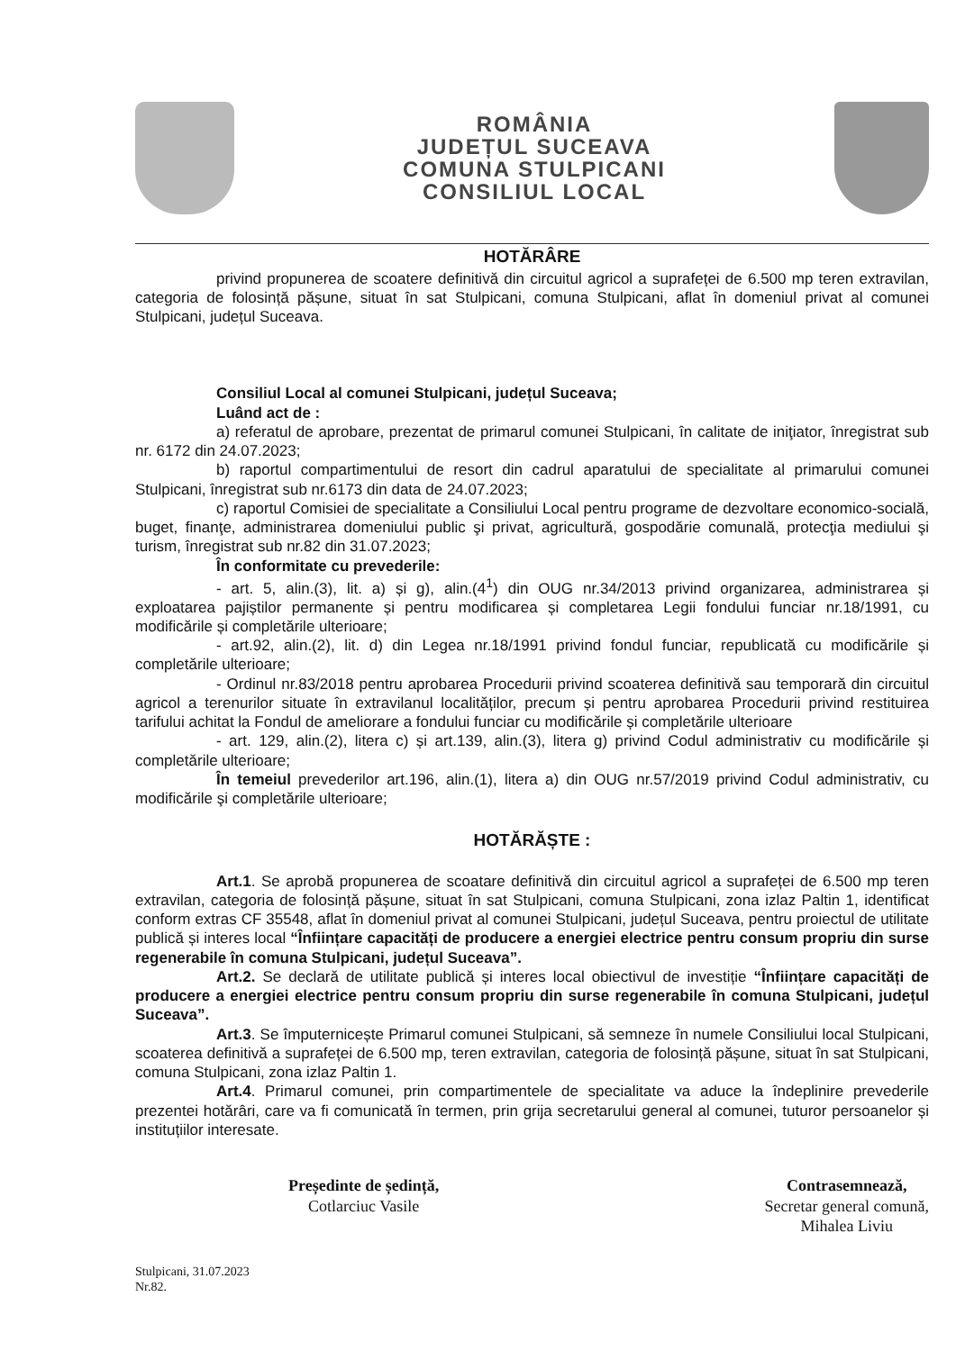ROMÂNIA
JUDEȚUL SUCEAVA
COMUNA STULPICANI
CONSILIUL LOCAL
HOTĂRÂRE
privind propunerea de scoatere definitivă din circuitul agricol a suprafeței de 6.500 mp teren extravilan, categoria de folosință pășune, situat în sat Stulpicani, comuna Stulpicani, aflat în domeniul privat al comunei Stulpicani, județul Suceava.
Consiliul Local al comunei Stulpicani, județul Suceava;
Luând act de :
a) referatul de aprobare, prezentat de primarul comunei Stulpicani, în calitate de iniţiator, înregistrat sub nr. 6172 din 24.07.2023;
b) raportul compartimentului de resort din cadrul aparatului de specialitate al primarului comunei Stulpicani, înregistrat sub nr.6173 din data de 24.07.2023;
c) raportul Comisiei de specialitate a Consiliului Local pentru programe de dezvoltare economico-socială, buget, finanţe, administrarea domeniului public şi privat, agricultură, gospodărie comunală, protecţia mediului şi turism, înregistrat sub nr.82 din 31.07.2023;
În conformitate cu prevederile:
- art. 5, alin.(3), lit. a) și g), alin.(4<sup>1</sup>) din OUG nr.34/2013 privind organizarea, administrarea și exploatarea pajiștilor permanente și pentru modificarea și completarea Legii fondului funciar nr.18/1991, cu modificările și completările ulterioare;
- art.92, alin.(2), lit. d) din Legea nr.18/1991 privind fondul funciar, republicată cu modificările și completările ulterioare;
- Ordinul nr.83/2018 pentru aprobarea Procedurii privind scoaterea definitivă sau temporară din circuitul agricol a terenurilor situate în extravilanul localităților, precum și pentru aprobarea Procedurii privind restituirea tarifului achitat la Fondul de ameliorare a fondului funciar cu modificările și completările ulterioare
- art. 129, alin.(2), litera c) și art.139, alin.(3), litera g) privind Codul administrativ cu modificările și completările ulterioare;
În temeiul prevederilor art.196, alin.(1), litera a) din OUG nr.57/2019 privind Codul administrativ, cu modificările şi completările ulterioare;
HOTĂRĂȘTE :
Art.1. Se aprobă propunerea de scoatare definitivă din circuitul agricol a suprafeței de 6.500 mp teren extravilan, categoria de folosință pășune, situat în sat Stulpicani, comuna Stulpicani, zona izlaz Paltin 1, identificat conform extras CF 35548, aflat în domeniul privat al comunei Stulpicani, județul Suceava, pentru proiectul de utilitate publică și interes local “Înființare capacități de producere a energiei electrice pentru consum propriu din surse regenerabile în comuna Stulpicani, județul Suceava”.
Art.2. Se declară de utilitate publică și interes local obiectivul de investiție “Înființare capacități de producere a energiei electrice pentru consum propriu din surse regenerabile în comuna Stulpicani, județul Suceava”.
Art.3. Se împuternicește Primarul comunei Stulpicani, să semneze în numele Consiliului local Stulpicani, scoaterea definitivă a suprafeței de 6.500 mp, teren extravilan, categoria de folosință pășune, situat în sat Stulpicani, comuna Stulpicani, zona izlaz Paltin 1.
Art.4. Primarul comunei, prin compartimentele de specialitate va aduce la îndeplinire prevederile prezentei hotărâri, care va fi comunicată în termen, prin grija secretarului general al comunei, tuturor persoanelor și instituțiilor interesate.
Președinte de ședință,
Cotlarciuc Vasile
Contrasemnează,
Secretar general comună,
Mihalea Liviu
Stulpicani, 31.07.2023
Nr.82.